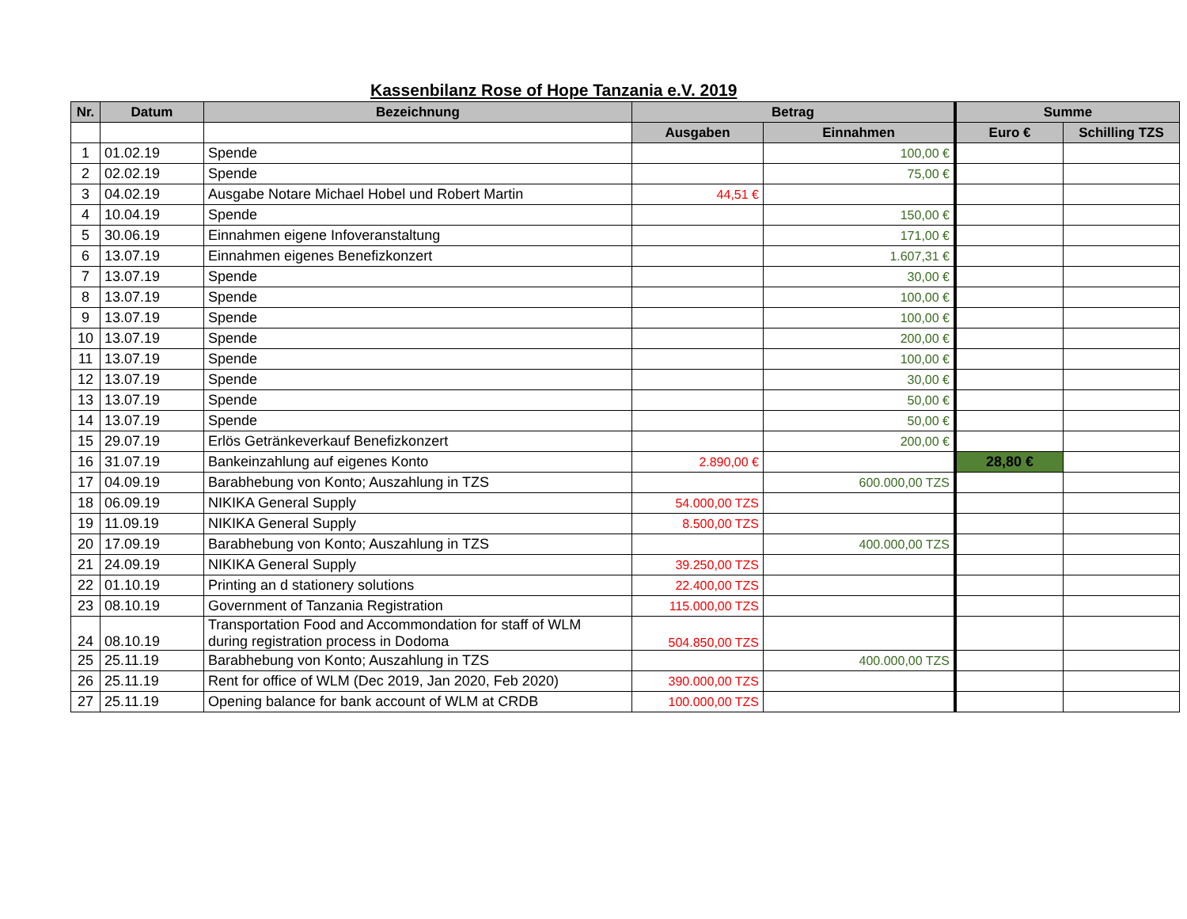Kassenbilanz Rose of Hope Tanzania e.V. 2019
| Nr. | Datum | Bezeichnung | Betrag | | Summe | |
| --- | --- | --- | --- | --- | --- | --- |
| | | | Ausgaben | Einnahmen | Euro € | Schilling TZS |
| 1 | 01.02.19 | Spende | | 100,00 € | | |
| 2 | 02.02.19 | Spende | | 75,00 € | | |
| 3 | 04.02.19 | Ausgabe Notare Michael Hobel und Robert Martin | 44,51 € | | | |
| 4 | 10.04.19 | Spende | | 150,00 € | | |
| 5 | 30.06.19 | Einnahmen eigene Infoveranstaltung | | 171,00 € | | |
| 6 | 13.07.19 | Einnahmen eigenes Benefizkonzert | | 1.607,31 € | | |
| 7 | 13.07.19 | Spende | | 30,00 € | | |
| 8 | 13.07.19 | Spende | | 100,00 € | | |
| 9 | 13.07.19 | Spende | | 100,00 € | | |
| 10 | 13.07.19 | Spende | | 200,00 € | | |
| 11 | 13.07.19 | Spende | | 100,00 € | | |
| 12 | 13.07.19 | Spende | | 30,00 € | | |
| 13 | 13.07.19 | Spende | | 50,00 € | | |
| 14 | 13.07.19 | Spende | | 50,00 € | | |
| 15 | 29.07.19 | Erlös Getränkeverkauf Benefizkonzert | | 200,00 € | | |
| 16 | 31.07.19 | Bankeinzahlung auf eigenes Konto | 2.890,00 € | | 28,80 € | |
| 17 | 04.09.19 | Barabhebung von Konto; Auszahlung in TZS | | 600.000,00 TZS | | |
| 18 | 06.09.19 | NIKIKA General Supply | 54.000,00 TZS | | | |
| 19 | 11.09.19 | NIKIKA General Supply | 8.500,00 TZS | | | |
| 20 | 17.09.19 | Barabhebung von Konto; Auszahlung in TZS | | 400.000,00 TZS | | |
| 21 | 24.09.19 | NIKIKA General Supply | 39.250,00 TZS | | | |
| 22 | 01.10.19 | Printing an d stationery solutions | 22.400,00 TZS | | | |
| 23 | 08.10.19 | Government of Tanzania Registration | 115.000,00 TZS | | | |
| 24 | 08.10.19 | Transportation Food and Accommondation for staff of WLM during registration process in Dodoma | 504.850,00 TZS | | | |
| 25 | 25.11.19 | Barabhebung von Konto; Auszahlung in TZS | | 400.000,00 TZS | | |
| 26 | 25.11.19 | Rent for office of WLM (Dec 2019, Jan 2020, Feb 2020) | 390.000,00 TZS | | | |
| 27 | 25.11.19 | Opening balance for bank account of WLM at CRDB | 100.000,00 TZS | | | |